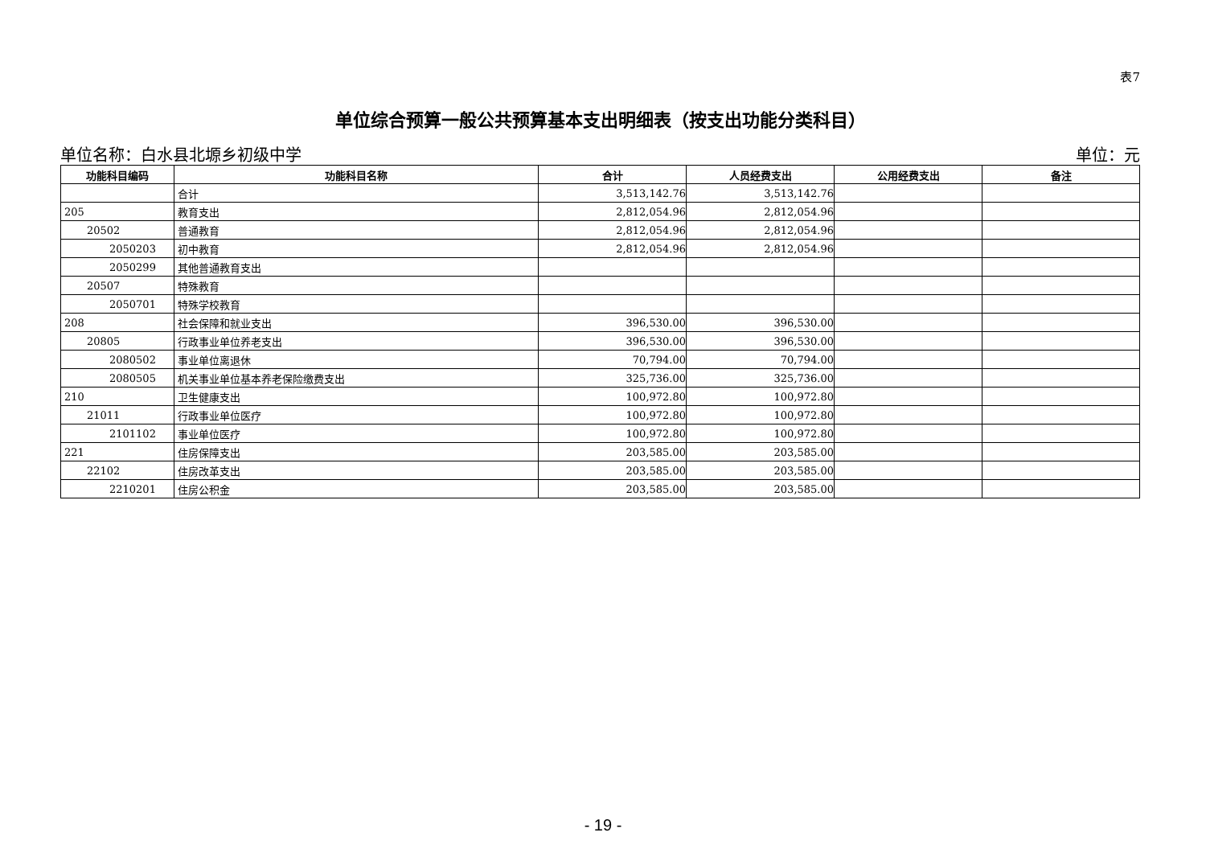表7
单位综合预算一般公共预算基本支出明细表（按支出功能分类科目）
单位名称：白水县北塬乡初级中学 单位：元
| 功能科目编码 | 功能科目名称 | 合计 | 人员经费支出 | 公用经费支出 | 备注 |
| --- | --- | --- | --- | --- | --- |
| | 合计 | 3,513,142.76 | 3,513,142.76 | | |
| 205 | 教育支出 | 2,812,054.96 | 2,812,054.96 | | |
| 20502 | 普通教育 | 2,812,054.96 | 2,812,054.96 | | |
| 2050203 | 初中教育 | 2,812,054.96 | 2,812,054.96 | | |
| 2050299 | 其他普通教育支出 | | | | |
| 20507 | 特殊教育 | | | | |
| 2050701 | 特殊学校教育 | | | | |
| 208 | 社会保障和就业支出 | 396,530.00 | 396,530.00 | | |
| 20805 | 行政事业单位养老支出 | 396,530.00 | 396,530.00 | | |
| 2080502 | 事业单位离退休 | 70,794.00 | 70,794.00 | | |
| 2080505 | 机关事业单位基本养老保险缴费支出 | 325,736.00 | 325,736.00 | | |
| 210 | 卫生健康支出 | 100,972.80 | 100,972.80 | | |
| 21011 | 行政事业单位医疗 | 100,972.80 | 100,972.80 | | |
| 2101102 | 事业单位医疗 | 100,972.80 | 100,972.80 | | |
| 221 | 住房保障支出 | 203,585.00 | 203,585.00 | | |
| 22102 | 住房改革支出 | 203,585.00 | 203,585.00 | | |
| 2210201 | 住房公积金 | 203,585.00 | 203,585.00 | | |
- 19 -